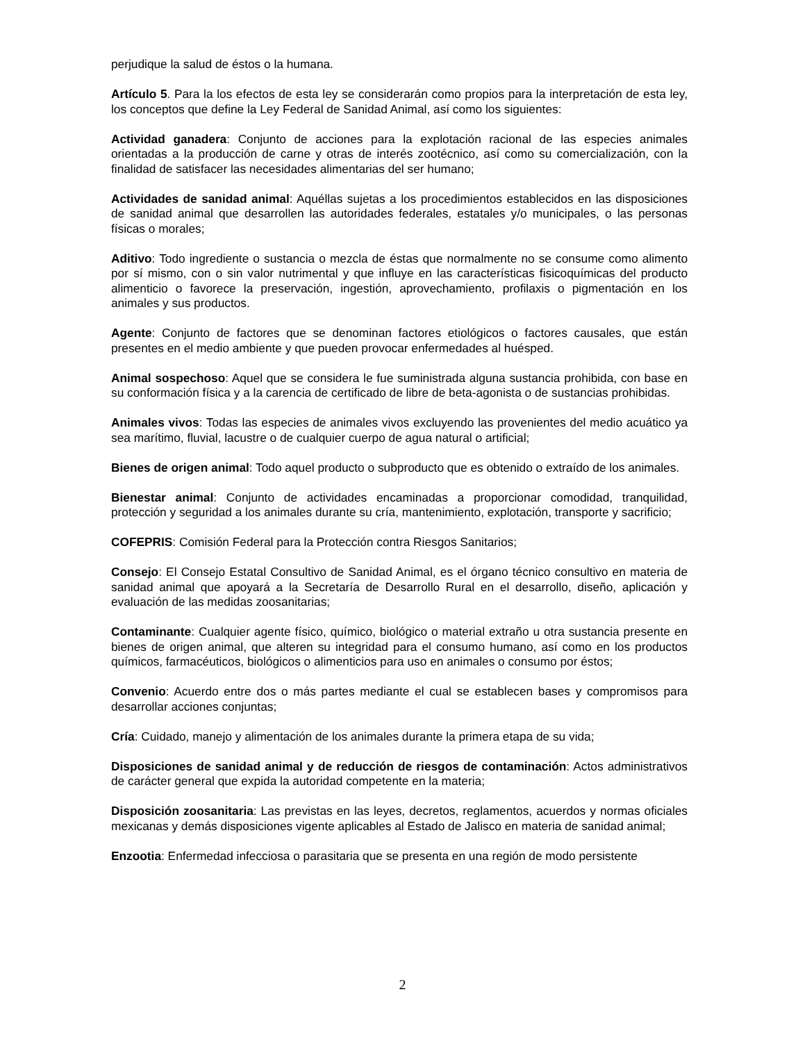perjudique la salud de éstos o la humana.
Artículo 5. Para la los efectos de esta ley se considerarán como propios para la interpretación de esta ley, los conceptos que define la Ley Federal de Sanidad Animal, así como los siguientes:
Actividad ganadera: Conjunto de acciones para la explotación racional de las especies animales orientadas a la producción de carne y otras de interés zootécnico, así como su comercialización, con la finalidad de satisfacer las necesidades alimentarias del ser humano;
Actividades de sanidad animal: Aquéllas sujetas a los procedimientos establecidos en las disposiciones de sanidad animal que desarrollen las autoridades federales, estatales y/o municipales, o las personas físicas o morales;
Aditivo: Todo ingrediente o sustancia o mezcla de éstas que normalmente no se consume como alimento por sí mismo, con o sin valor nutrimental y que influye en las características fisicoquímicas del producto alimenticio o favorece la preservación, ingestión, aprovechamiento, profilaxis o pigmentación en los animales y sus productos.
Agente: Conjunto de factores que se denominan factores etiológicos o factores causales, que están presentes en el medio ambiente y que pueden provocar enfermedades al huésped.
Animal sospechoso: Aquel que se considera le fue suministrada alguna sustancia prohibida, con base en su conformación física y a la carencia de certificado de libre de beta-agonista o de sustancias prohibidas.
Animales vivos: Todas las especies de animales vivos excluyendo las provenientes del medio acuático ya sea marítimo, fluvial, lacustre o de cualquier cuerpo de agua natural o artificial;
Bienes de origen animal: Todo aquel producto o subproducto que es obtenido o extraído de los animales.
Bienestar animal: Conjunto de actividades encaminadas a proporcionar comodidad, tranquilidad, protección y seguridad a los animales durante su cría, mantenimiento, explotación, transporte y sacrificio;
COFEPRIS: Comisión Federal para la Protección contra Riesgos Sanitarios;
Consejo: El Consejo Estatal Consultivo de Sanidad Animal, es el órgano técnico consultivo en materia de sanidad animal que apoyará a la Secretaría de Desarrollo Rural en el desarrollo, diseño, aplicación y evaluación de las medidas zoosanitarias;
Contaminante: Cualquier agente físico, químico, biológico o material extraño u otra sustancia presente en bienes de origen animal, que alteren su integridad para el consumo humano, así como en los productos químicos, farmacéuticos, biológicos o alimenticios para uso en animales o consumo por éstos;
Convenio: Acuerdo entre dos o más partes mediante el cual se establecen bases y compromisos para desarrollar acciones conjuntas;
Cría: Cuidado, manejo y alimentación de los animales durante la primera etapa de su vida;
Disposiciones de sanidad animal y de reducción de riesgos de contaminación: Actos administrativos de carácter general que expida la autoridad competente en la materia;
Disposición zoosanitaria: Las previstas en las leyes, decretos, reglamentos, acuerdos y normas oficiales mexicanas y demás disposiciones vigente aplicables al Estado de Jalisco en materia de sanidad animal;
Enzootia: Enfermedad infecciosa o parasitaria que se presenta en una región de modo persistente
2